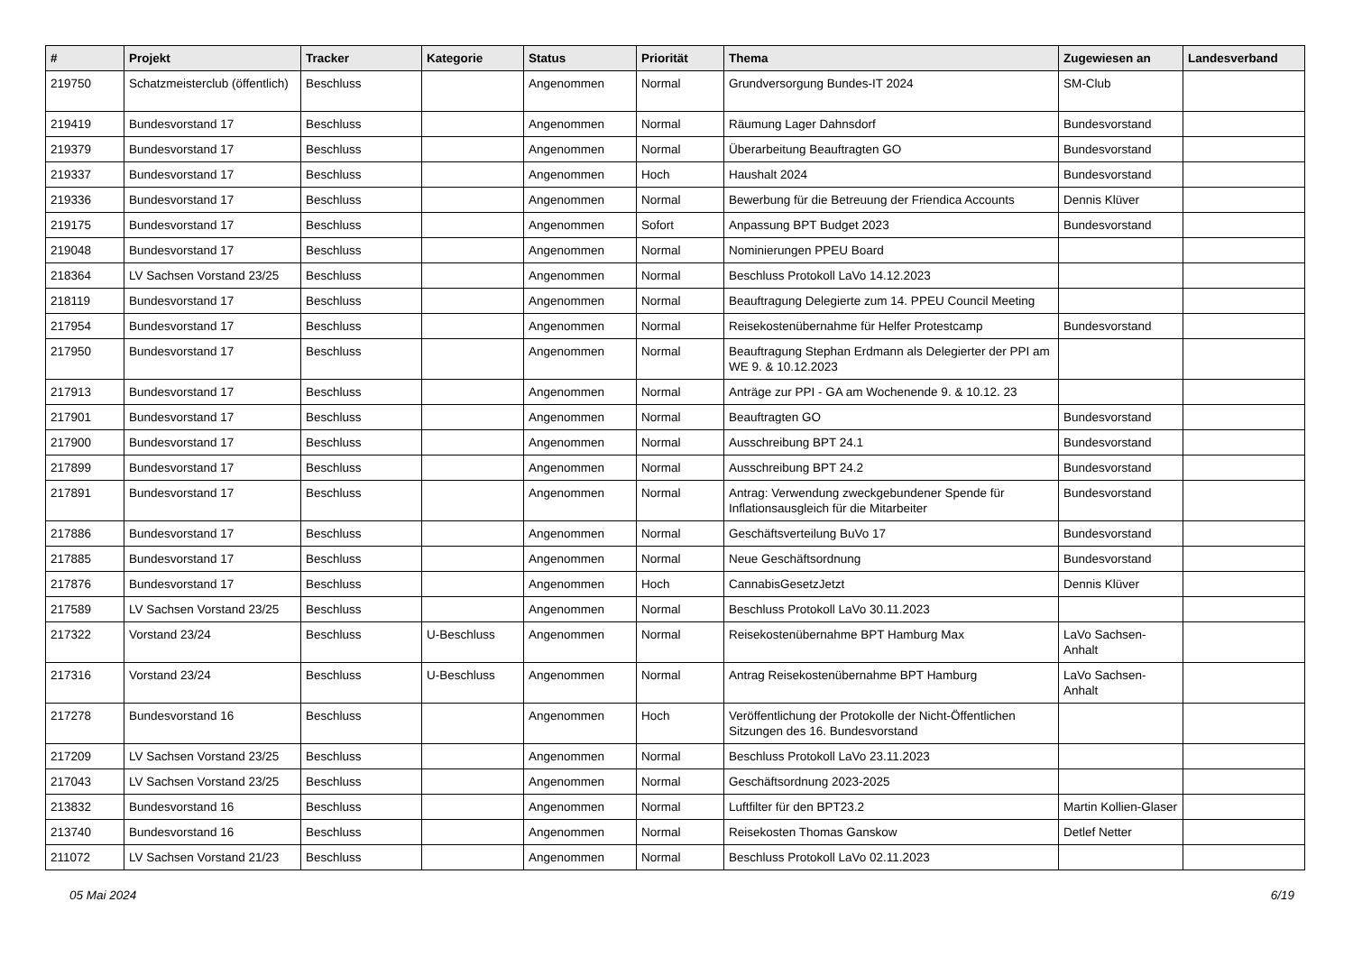| # | Projekt | Tracker | Kategorie | Status | Priorität | Thema | Zugewiesen an | Landesverband |
| --- | --- | --- | --- | --- | --- | --- | --- | --- |
| 219750 | Schatzmeisterclub (öffentlich) | Beschluss | | Angenommen | Normal | Grundversorgung Bundes-IT 2024 | SM-Club | |
| 219419 | Bundesvorstand 17 | Beschluss | | Angenommen | Normal | Räumung Lager Dahnsdorf | Bundesvorstand | |
| 219379 | Bundesvorstand 17 | Beschluss | | Angenommen | Normal | Überarbeitung Beauftragten GO | Bundesvorstand | |
| 219337 | Bundesvorstand 17 | Beschluss | | Angenommen | Hoch | Haushalt 2024 | Bundesvorstand | |
| 219336 | Bundesvorstand 17 | Beschluss | | Angenommen | Normal | Bewerbung für die Betreuung der Friendica Accounts | Dennis Klüver | |
| 219175 | Bundesvorstand 17 | Beschluss | | Angenommen | Sofort | Anpassung BPT Budget 2023 | Bundesvorstand | |
| 219048 | Bundesvorstand 17 | Beschluss | | Angenommen | Normal | Nominierungen PPEU Board | | |
| 218364 | LV Sachsen Vorstand 23/25 | Beschluss | | Angenommen | Normal | Beschluss Protokoll LaVo 14.12.2023 | | |
| 218119 | Bundesvorstand 17 | Beschluss | | Angenommen | Normal | Beauftragung Delegierte zum 14. PPEU Council Meeting | | |
| 217954 | Bundesvorstand 17 | Beschluss | | Angenommen | Normal | Reisekostenübernahme für Helfer Protestcamp | Bundesvorstand | |
| 217950 | Bundesvorstand 17 | Beschluss | | Angenommen | Normal | Beauftragung Stephan Erdmann als Delegierter der PPI am WE 9. & 10.12.2023 | | |
| 217913 | Bundesvorstand 17 | Beschluss | | Angenommen | Normal | Anträge zur PPI - GA am Wochenende 9. & 10.12. 23 | | |
| 217901 | Bundesvorstand 17 | Beschluss | | Angenommen | Normal | Beauftragten GO | Bundesvorstand | |
| 217900 | Bundesvorstand 17 | Beschluss | | Angenommen | Normal | Ausschreibung BPT 24.1 | Bundesvorstand | |
| 217899 | Bundesvorstand 17 | Beschluss | | Angenommen | Normal | Ausschreibung BPT 24.2 | Bundesvorstand | |
| 217891 | Bundesvorstand 17 | Beschluss | | Angenommen | Normal | Antrag: Verwendung zweckgebundener Spende für Inflationsausgleich für die Mitarbeiter | Bundesvorstand | |
| 217886 | Bundesvorstand 17 | Beschluss | | Angenommen | Normal | Geschäftsverteilung BuVo 17 | Bundesvorstand | |
| 217885 | Bundesvorstand 17 | Beschluss | | Angenommen | Normal | Neue Geschäftsordnung | Bundesvorstand | |
| 217876 | Bundesvorstand 17 | Beschluss | | Angenommen | Hoch | CannabisGesetzJetzt | Dennis Klüver | |
| 217589 | LV Sachsen Vorstand 23/25 | Beschluss | | Angenommen | Normal | Beschluss Protokoll LaVo 30.11.2023 | | |
| 217322 | Vorstand 23/24 | Beschluss | U-Beschluss | Angenommen | Normal | Reisekostenübernahme BPT Hamburg Max | LaVo Sachsen-Anhalt | |
| 217316 | Vorstand 23/24 | Beschluss | U-Beschluss | Angenommen | Normal | Antrag Reisekostenübernahme BPT Hamburg | LaVo Sachsen-Anhalt | |
| 217278 | Bundesvorstand 16 | Beschluss | | Angenommen | Hoch | Veröffentlichung der Protokolle der Nicht-Öffentlichen Sitzungen des 16. Bundesvorstand | | |
| 217209 | LV Sachsen Vorstand 23/25 | Beschluss | | Angenommen | Normal | Beschluss Protokoll LaVo 23.11.2023 | | |
| 217043 | LV Sachsen Vorstand 23/25 | Beschluss | | Angenommen | Normal | Geschäftsordnung 2023-2025 | | |
| 213832 | Bundesvorstand 16 | Beschluss | | Angenommen | Normal | Luftfilter für den BPT23.2 | Martin Kollien-Glaser | |
| 213740 | Bundesvorstand 16 | Beschluss | | Angenommen | Normal | Reisekosten Thomas Ganskow | Detlef Netter | |
| 211072 | LV Sachsen Vorstand 21/23 | Beschluss | | Angenommen | Normal | Beschluss Protokoll LaVo 02.11.2023 | | |
05 Mai 2024 6/19